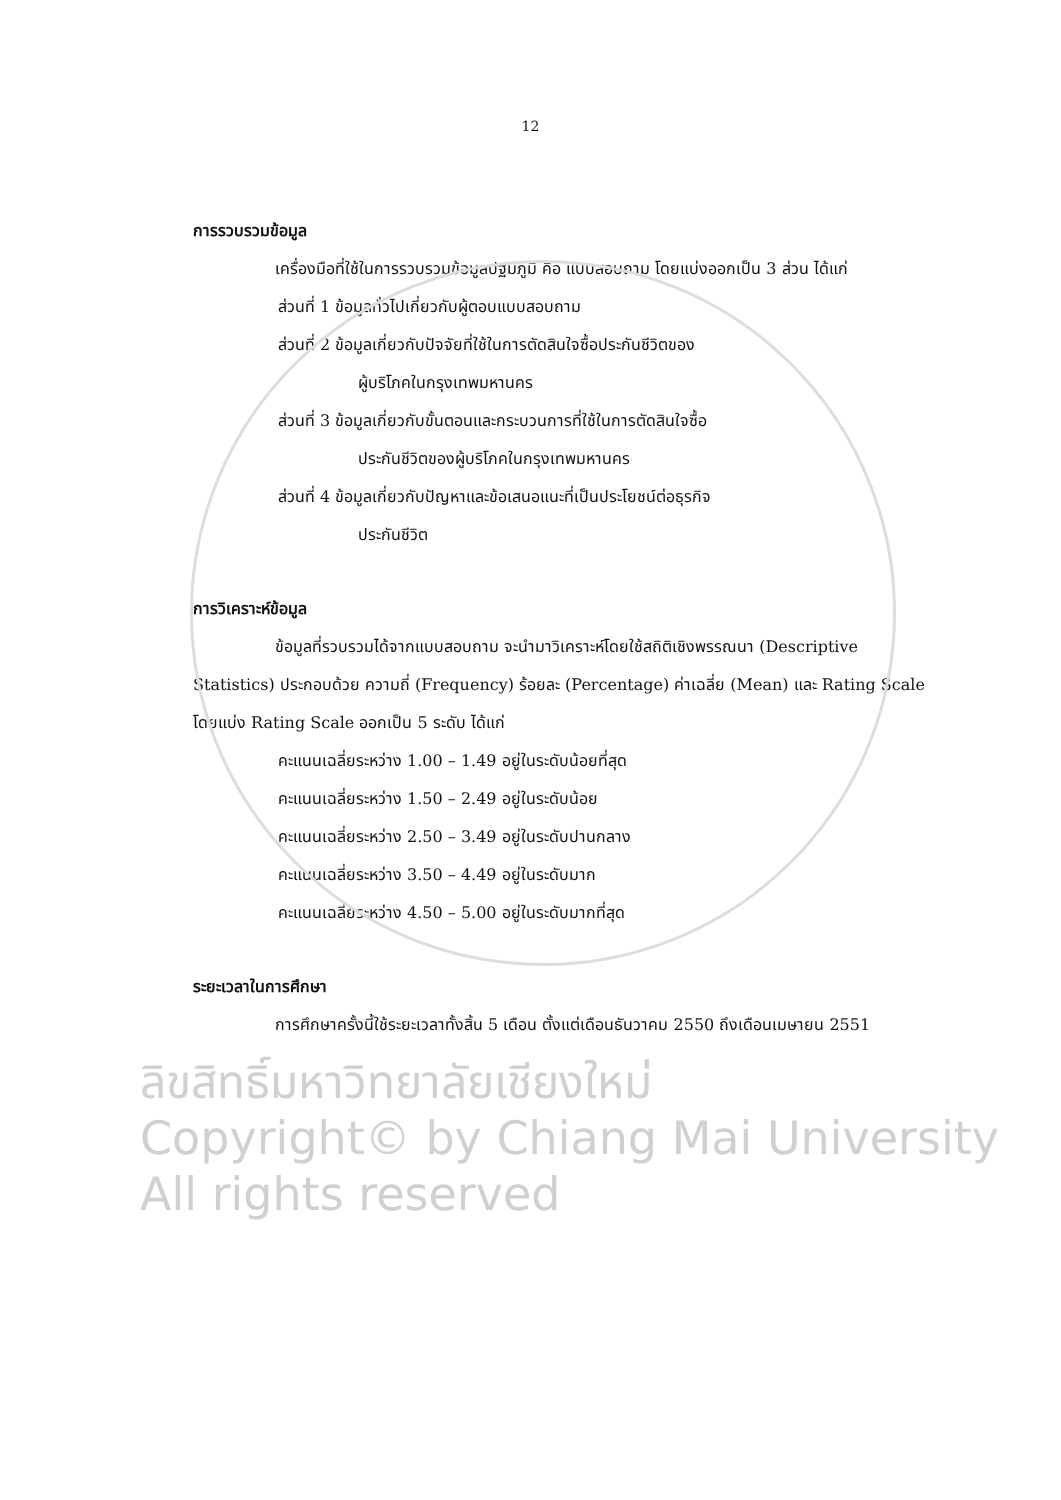12
การรวบรวมข้อมูล
เครื่องมือที่ใช้ในการรวบรวมข้อมูลปฐมภูมิ คือ แบบสอบถาม โดยแบ่งออกเป็น 3 ส่วน ได้แก่
ส่วนที่ 1 ข้อมูลทั่วไปเกี่ยวกับผู้ตอบแบบสอบถาม
ส่วนที่ 2 ข้อมูลเกี่ยวกับปัจจัยที่ใช้ในการตัดสินใจซื้อประกันชีวิตของ
ผู้บริโภคในกรุงเทพมหานคร
ส่วนที่ 3 ข้อมูลเกี่ยวกับขั้นตอนและกระบวนการที่ใช้ในการตัดสินใจซื้อ
ประกันชีวิตของผู้บริโภคในกรุงเทพมหานคร
ส่วนที่ 4 ข้อมูลเกี่ยวกับปัญหาและข้อเสนอแนะที่เป็นประโยชน์ต่อธุรกิจ
ประกันชีวิต
การวิเคราะห์ข้อมูล
ข้อมูลที่รวบรวมได้จากแบบสอบถาม จะนำมาวิเคราะห์โดยใช้สถิติเชิงพรรณนา (Descriptive Statistics) ประกอบด้วย ความถี่ (Frequency) ร้อยละ (Percentage) ค่าเฉลี่ย (Mean) และ Rating Scale โดยแบ่ง Rating Scale ออกเป็น 5 ระดับ ได้แก่
คะแนนเฉลี่ยระหว่าง 1.00 – 1.49 อยู่ในระดับน้อยที่สุด
คะแนนเฉลี่ยระหว่าง 1.50 – 2.49 อยู่ในระดับน้อย
คะแนนเฉลี่ยระหว่าง 2.50 – 3.49 อยู่ในระดับปานกลาง
คะแนนเฉลี่ยระหว่าง 3.50 – 4.49 อยู่ในระดับมาก
คะแนนเฉลี่ยระหว่าง 4.50 – 5.00 อยู่ในระดับมากที่สุด
ระยะเวลาในการศึกษา
การศึกษาครั้งนี้ใช้ระยะเวลาทั้งสิ้น 5 เดือน ตั้งแต่เดือนธันวาคม 2550 ถึงเดือนเมษายน 2551
ลิขสิทธิ์มหาวิทยาลัยเชียงใหม่
Copyright© by Chiang Mai University
All rights reserved